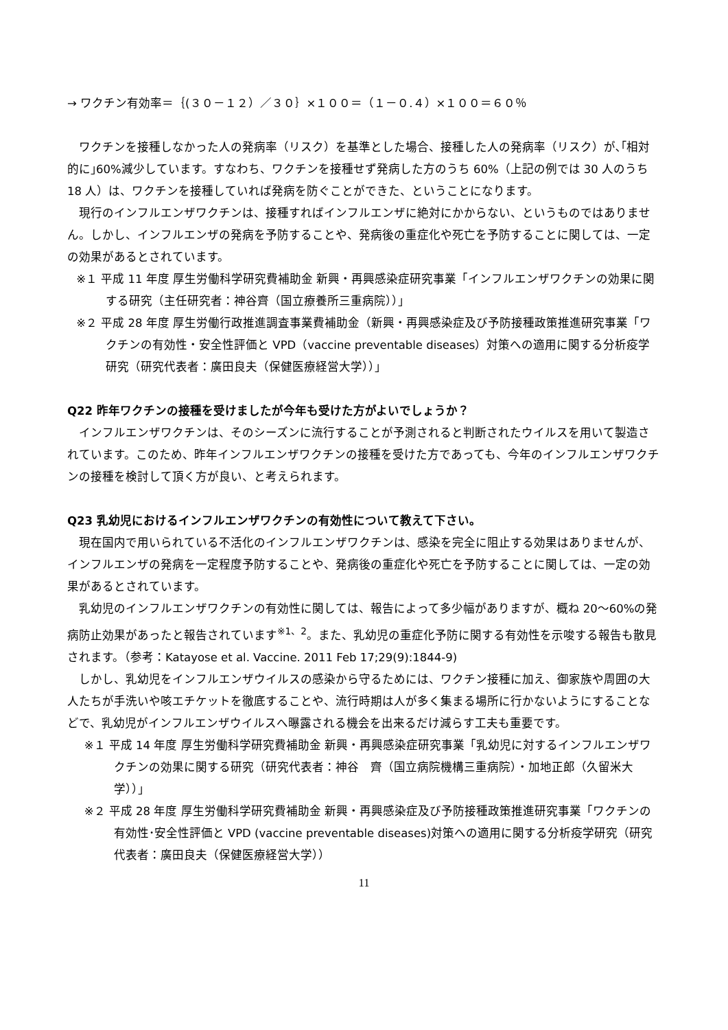→ ワクチン有効率＝｛(３０－１２）／３０｝×１００＝（１－０.４）×１００＝６０％
ワクチンを接種しなかった人の発病率（リスク）を基準とした場合、接種した人の発病率（リスク）が､｢相対的に｣60%減少しています。すなわち、ワクチンを接種せず発病した方のうち 60%（上記の例では 30 人のうち 18 人）は、ワクチンを接種していれば発病を防ぐことができた、ということになります。
現行のインフルエンザワクチンは、接種すればインフルエンザに絶対にかからない、というものではありません。しかし、インフルエンザの発病を予防することや、発病後の重症化や死亡を予防することに関しては、一定の効果があるとされています。
※１ 平成 11 年度 厚生労働科学研究費補助金 新興・再興感染症研究事業「インフルエンザワクチンの効果に関する研究（主任研究者：神谷齊（国立療養所三重病院））」
※２ 平成 28 年度 厚生労働行政推進調査事業費補助金（新興・再興感染症及び予防接種政策推進研究事業「ワクチンの有効性・安全性評価と VPD（vaccine preventable diseases）対策への適用に関する分析疫学研究（研究代表者：廣田良夫（保健医療経営大学））」
Q22 昨年ワクチンの接種を受けましたが今年も受けた方がよいでしょうか？
インフルエンザワクチンは、そのシーズンに流行することが予測されると判断されたウイルスを用いて製造されています。このため、昨年インフルエンザワクチンの接種を受けた方であっても、今年のインフルエンザワクチンの接種を検討して頂く方が良い、と考えられます。
Q23 乳幼児におけるインフルエンザワクチンの有効性について教えて下さい。
現在国内で用いられている不活化のインフルエンザワクチンは、感染を完全に阻止する効果はありませんが、インフルエンザの発病を一定程度予防することや、発病後の重症化や死亡を予防することに関しては、一定の効果があるとされています。
乳幼児のインフルエンザワクチンの有効性に関しては、報告によって多少幅がありますが、概ね 20～60%の発病防止効果があったと報告されています<sup>※1、2</sup>。また、乳幼児の重症化予防に関する有効性を示唆する報告も散見されます。（参考：Katayose et al. Vaccine. 2011 Feb 17;29(9):1844-9)
しかし、乳幼児をインフルエンザウイルスの感染から守るためには、ワクチン接種に加え、御家族や周囲の大人たちが手洗いや咳エチケットを徹底することや、流行時期は人が多く集まる場所に行かないようにすることなどで、乳幼児がインフルエンザウイルスへ曝露される機会を出来るだけ減らす工夫も重要です。
※１ 平成 14 年度 厚生労働科学研究費補助金 新興・再興感染症研究事業「乳幼児に対するインフルエンザワクチンの効果に関する研究（研究代表者：神谷　齊（国立病院機構三重病院）・加地正郎（久留米大学））」
※２ 平成 28 年度 厚生労働科学研究費補助金 新興・再興感染症及び予防接種政策推進研究事業「ワクチンの有効性･安全性評価と VPD (vaccine preventable diseases)対策への適用に関する分析疫学研究（研究代表者：廣田良夫（保健医療経営大学））
11